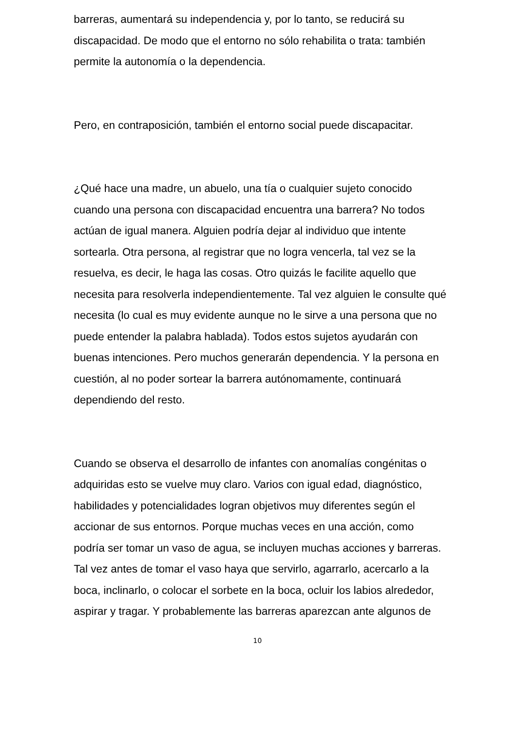barreras, aumentará su independencia y, por lo tanto, se reducirá su discapacidad. De modo que el entorno no sólo rehabilita o trata: también permite la autonomía o la dependencia.
Pero, en contraposición, también el entorno social puede discapacitar.
¿Qué hace una madre, un abuelo, una tía o cualquier sujeto conocido cuando una persona con discapacidad encuentra una barrera? No todos actúan de igual manera. Alguien podría dejar al individuo que intente sortearla. Otra persona, al registrar que no logra vencerla, tal vez se la resuelva, es decir, le haga las cosas. Otro quizás le facilite aquello que necesita para resolverla independientemente. Tal vez alguien le consulte qué necesita (lo cual es muy evidente aunque no le sirve a una persona que no puede entender la palabra hablada). Todos estos sujetos ayudarán con buenas intenciones. Pero muchos generarán dependencia. Y la persona en cuestión, al no poder sortear la barrera autónomamente, continuará dependiendo del resto.
Cuando se observa el desarrollo de infantes con anomalías congénitas o adquiridas esto se vuelve muy claro. Varios con igual edad, diagnóstico, habilidades y potencialidades logran objetivos muy diferentes según el accionar de sus entornos. Porque muchas veces en una acción, como podría ser tomar un vaso de agua, se incluyen muchas acciones y barreras. Tal vez antes de tomar el vaso haya que servirlo, agarrarlo, acercarlo a la boca, inclinarlo, o colocar el sorbete en la boca, ocluir los labios alrededor, aspirar y tragar. Y probablemente las barreras aparezcan ante algunos de
10